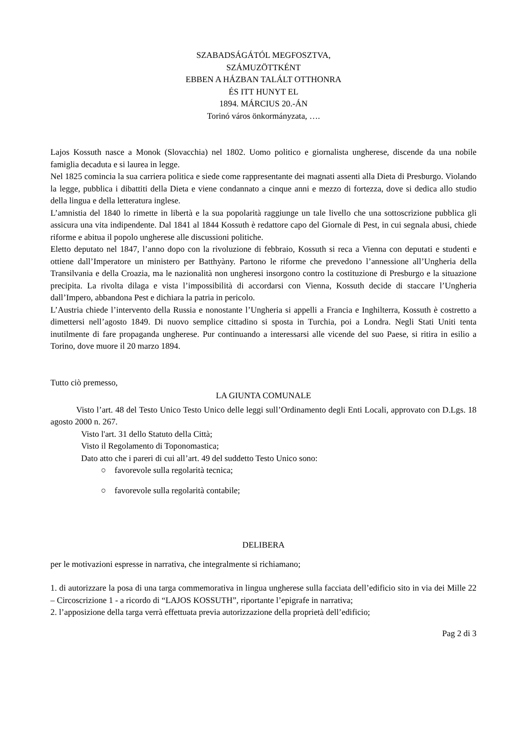SZABADSÁGÁTÓL MEGFOSZTVA,
SZÁMUZÖTTKÉNT
EBBEN A HÁZBAN TALÁLT OTTHONRA
ÉS ITT HUNYT EL
1894. MÁRCIUS 20.-ÁN
Torinó város önkormányzata, ….
Lajos Kossuth nasce a Monok (Slovacchia) nel 1802. Uomo politico e giornalista ungherese, discende da una nobile famiglia decaduta e si laurea in legge.
Nel 1825 comincia la sua carriera politica e siede come rappresentante dei magnati assenti alla Dieta di Presburgo. Violando la legge, pubblica i dibattiti della Dieta e viene condannato a cinque anni e mezzo di fortezza, dove si dedica allo studio della lingua e della letteratura inglese.
L’amnistia del 1840 lo rimette in libertà e la sua popolarità raggiunge un tale livello che una sottoscrizione pubblica gli assicura una vita indipendente. Dal 1841 al 1844 Kossuth è redattore capo del Giornale di Pest, in cui segnala abusi, chiede riforme e abitua il popolo ungherese alle discussioni politiche.
Eletto deputato nel 1847, l’anno dopo con la rivoluzione di febbraio, Kossuth si reca a Vienna con deputati e studenti e ottiene dall’Imperatore un ministero per Batthyàny. Partono le riforme che prevedono l’annessione all’Ungheria della Transilvania e della Croazia, ma le nazionalità non ungheresi insorgono contro la costituzione di Presburgo e la situazione precipita. La rivolta dilaga e vista l’impossibilità di accordarsi con Vienna, Kossuth decide di staccare l’Ungheria dall’Impero, abbandona Pest e dichiara la patria in pericolo.
L’Austria chiede l’intervento della Russia e nonostante l’Ungheria si appelli a Francia e Inghilterra, Kossuth è costretto a dimettersi nell’agosto 1849. Di nuovo semplice cittadino si sposta in Turchia, poi a Londra. Negli Stati Uniti tenta inutilmente di fare propaganda ungherese. Pur continuando a interessarsi alle vicende del suo Paese, si ritira in esilio a Torino, dove muore il 20 marzo 1894.
Tutto ciò premesso,
LA GIUNTA COMUNALE
Visto l’art. 48 del Testo Unico Testo Unico delle leggi sull’Ordinamento degli Enti Locali, approvato con D.Lgs. 18 agosto 2000 n. 267.
Visto l'art. 31 dello Statuto della Città;
Visto il Regolamento di Toponomastica;
Dato atto che i pareri di cui all’art. 49 del suddetto Testo Unico sono:
○ favorevole sulla regolarità tecnica;
○ favorevole sulla regolarità contabile;
DELIBERA
per le motivazioni espresse in narrativa, che integralmente si richiamano;
1. di autorizzare la posa di una targa commemorativa in lingua ungherese sulla facciata dell’edificio sito in via dei Mille 22 – Circoscrizione 1 - a ricordo di “LAJOS KOSSUTH”, riportante l’epigrafe in narrativa;
2. l’apposizione della targa verrà effettuata previa autorizzazione della proprietà dell’edificio;
Pag 2 di 3